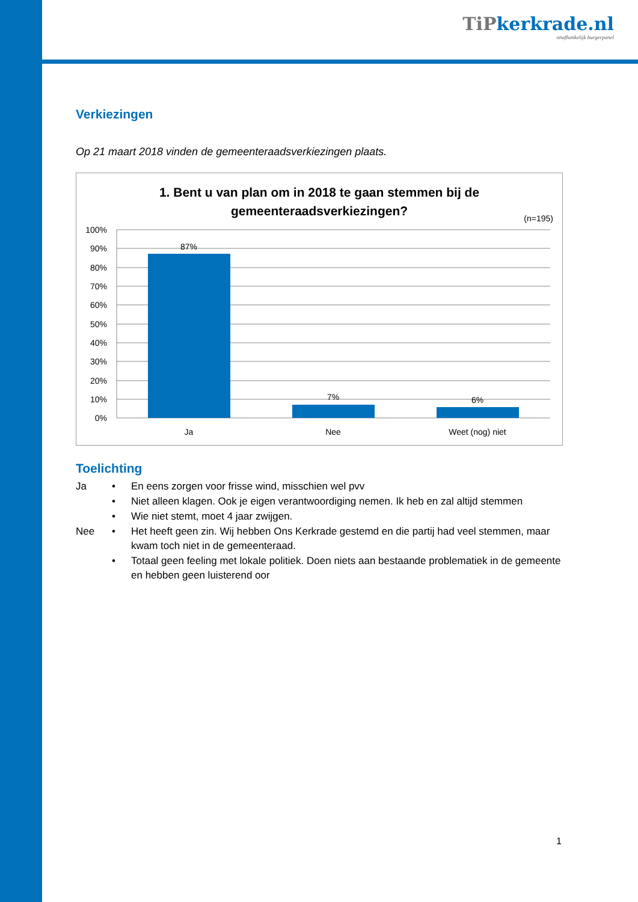TiPkerkrade.nl
onafhankelijk burgerpanel
Verkiezingen
Op 21 maart 2018 vinden de gemeenteraadsverkiezingen plaats.
1. Bent u van plan om in 2018 te gaan stemmen bij de gemeenteraadsverkiezingen?
(n=195)
100%
90%
80%
70%
60%
50%
40%
30%
20%
10%
0%
87%
7%
6%
Ja
Nee
Weet (nog) niet
Toelichting
Ja • En eens zorgen voor frisse wind, misschien wel pvv
• Niet alleen klagen. Ook je eigen verantwoordiging nemen. Ik heb en zal altijd stemmen
• Wie niet stemt, moet 4 jaar zwijgen.
Nee • Het heeft geen zin. Wij hebben Ons Kerkrade gestemd en die partij had veel stemmen, maar kwam toch niet in de gemeenteraad.
• Totaal geen feeling met lokale politiek. Doen niets aan bestaande problematiek in de gemeente en hebben geen luisterend oor
1